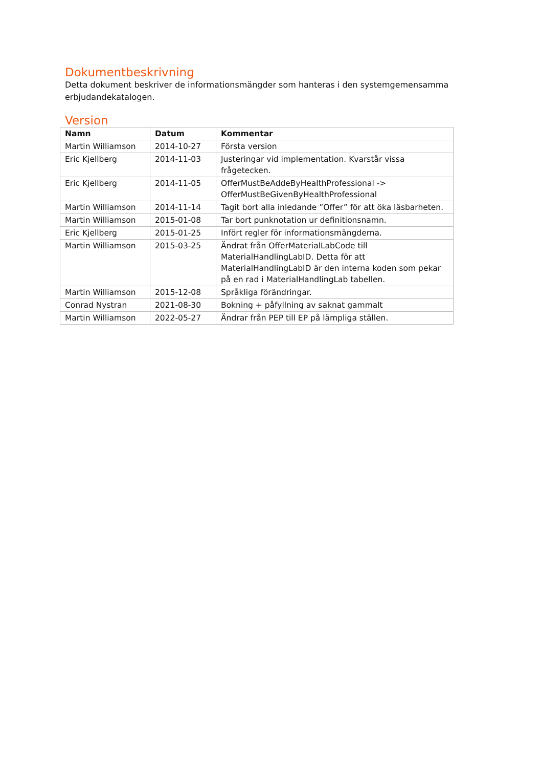Dokumentbeskrivning
Detta dokument beskriver de informationsmängder som hanteras i den systemgemensamma erbjudandekatalogen.
Version
| Namn | Datum | Kommentar |
| --- | --- | --- |
| Martin Williamson | 2014-10-27 | Första version |
| Eric Kjellberg | 2014-11-03 | Justeringar vid implementation. Kvarstår vissa frågetecken. |
| Eric Kjellberg | 2014-11-05 | OfferMustBeAddeByHealthProfessional -> OfferMustBeGivenByHealthProfessional |
| Martin Williamson | 2014-11-14 | Tagit bort alla inledande ”Offer” för att öka läsbarheten. |
| Martin Williamson | 2015-01-08 | Tar bort punknotation ur definitionsnamn. |
| Eric Kjellberg | 2015-01-25 | Infört regler för informationsmängderna. |
| Martin Williamson | 2015-03-25 | Ändrat från OfferMaterialLabCode till MaterialHandlingLabID. Detta för att MaterialHandlingLabID är den interna koden som pekar på en rad i MaterialHandlingLab tabellen. |
| Martin Williamson | 2015-12-08 | Språkliga förändringar. |
| Conrad Nystran | 2021-08-30 | Bokning + påfyllning av saknat gammalt |
| Martin Williamson | 2022-05-27 | Ändrar från PEP till EP på lämpliga ställen. |